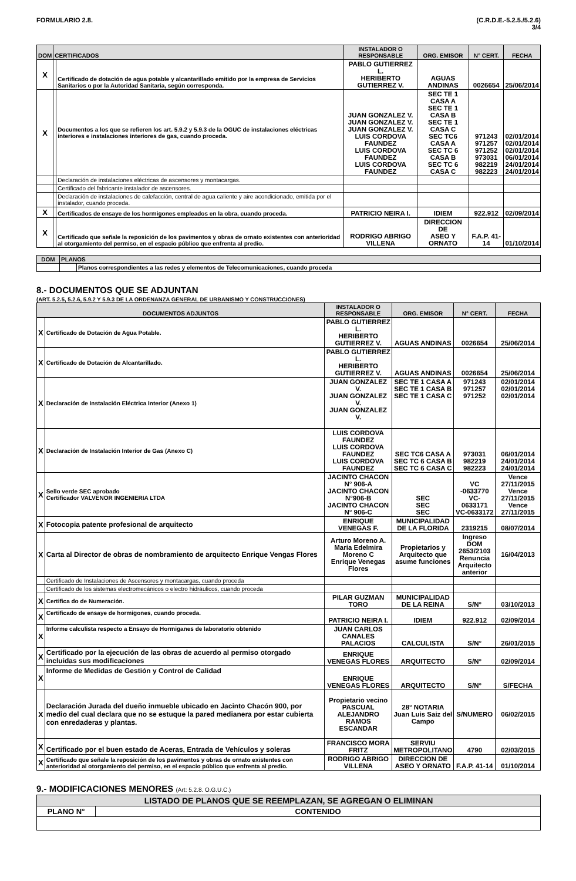FORMULARIO 2.8. (C.R.D.E.-5.2.5./5.2.6)
3/4
| DOM | CERTIFICADOS | | INSTALADOR O RESPONSABLE | ORG. EMISOR | N° CERT. | FECHA |
| --- | --- | --- | --- | --- | --- | --- |
| X | | Certificado de dotación de agua potable y alcantarillado emitido por la empresa de Servicios Sanitarios o por la Autoridad Sanitaria, según corresponda. | PABLO GUTIERREZ L. HERIBERTO GUTIERREZ V. | AGUAS ANDINAS | 0026654 | 25/06/2014 |
| X | | Documentos a los que se refieren los art. 5.9.2 y 5.9.3 de la OGUC de instalaciones eléctricas interiores e instalaciones interiores de gas, cuando proceda. | JUAN GONZALEZ V. JUAN GONZALEZ V. JUAN GONZALEZ V. LUIS CORDOVA FAUNDEZ LUIS CORDOVA FAUNDEZ LUIS CORDOVA FAUNDEZ | SEC TE 1 CASA A SEC TE 1 CASA B SEC TE 1 CASA C SEC TC6 CASA A SEC TC 6 CASA B SEC TC 6 CASA C | 971243 971257 971252 973031 982219 982223 | 02/01/2014 02/01/2014 02/01/2014 06/01/2014 24/01/2014 24/01/2014 |
| | | Declaración de instalaciones eléctricas de ascensores y montacargas. | | | | |
| | | Certificado del fabricante instalador de ascensores. | | | | |
| | | Declaración de instalaciones de calefacción, central de agua caliente y aire acondicionado, emitida por el instalador, cuando proceda. | | | | |
| X | | Certificados de ensaye de los hormigones empleados en la obra, cuando proceda. | PATRICIO NEIRA I. | IDIEM | 922.912 | 02/09/2014 |
| X | | Certificado que señale la reposición de los pavimentos y obras de ornato existentes con anterioridad al otorgamiento del permiso, en el espacio público que enfrenta al predio. | RODRIGO ABRIGO VILLENA | DIRECCION DE ASEO Y ORNATO | F.A.P. 41-14 | 01/10/2014 |
| DOM | PLANOS | |
| --- | --- | --- |
| | | Planos correspondientes a las redes y elementos de Telecomunicaciones, cuando proceda |
8.- DOCUMENTOS QUE SE ADJUNTAN
(ART. 5.2.5, 5.2.6, 5.9.2 Y 5.9.3 DE LA ORDENANZA GENERAL DE URBANISMO Y CONSTRUCCIONES)
| DOCUMENTOS ADJUNTOS | | INSTALADOR O RESPONSABLE | ORG. EMISOR | N° CERT. | FECHA |
| --- | --- | --- | --- | --- | --- |
| X | Certificado de Dotación de Agua Potable. | PABLO GUTIERREZ L. HERIBERTO GUTIERREZ V. | AGUAS ANDINAS | 0026654 | 25/06/2014 |
| X | Certificado de Dotación de Alcantarillado. | PABLO GUTIERREZ L. HERIBERTO GUTIERREZ V. | AGUAS ANDINAS | 0026654 | 25/06/2014 |
| X | Declaración de Instalación Eléctrica Interior (Anexo 1) | JUAN GONZALEZ V. JUAN GONZALEZ V. JUAN GONZALEZ V. | SEC TE 1 CASA A SEC TE 1 CASA B SEC TE 1 CASA C | 971243 971257 971252 | 02/01/2014 02/01/2014 02/01/2014 |
| X | Declaración de Instalación Interior de Gas (Anexo C) | LUIS CORDOVA FAUNDEZ LUIS CORDOVA FAUNDEZ LUIS CORDOVA FAUNDEZ | SEC TC6 CASA A SEC TC 6 CASA B SEC TC 6 CASA C | 973031 982219 982223 | 06/01/2014 24/01/2014 24/01/2014 |
| X | Sello verde SEC aprobado Certificador VALVENOR INGENIERIA LTDA | JACINTO CHACON N° 906-A JACINTO CHACON N°906-B JACINTO CHACON N° 906-C | SEC SEC SEC | VC -0633770 VC- 0633171 VC-0633172 | Vence 27/11/2015 Vence 27/11/2015 Vence 27/11/2015 |
| X | Fotocopia patente profesional de arquitecto | ENRIQUE VENEGAS F. | MUNICIPALIDAD DE LA FLORIDA | 2319215 | 08/07/2014 |
| X | Carta al Director de obras de nombramiento de arquitecto Enrique Vengas Flores | Arturo Moreno A. Maria Edelmira Moreno C Enrique Venegas Flores | Propietarios y Arquitecto que asume funciones | Ingreso DOM 2653/2103 Renuncia Arquitecto anterior | 16/04/2013 |
| | Certificado de Instalaciones de Ascensores y montacargas, cuando proceda | | | | |
| | Certificado de los sistemas electromecánicos o electro hidráulicos, cuando proceda | | | | |
| X | Certifica do de Numeración. | PILAR GUZMAN TORO | MUNICIPALIDAD DE LA REINA | S/N° | 03/10/2013 |
| X | Certificado de ensaye de hormigones, cuando proceda. | PATRICIO NEIRA I. | IDIEM | 922.912 | 02/09/2014 |
| X | Informe calculista respecto a Ensayo de Hormiganes de laboratorio obtenido | JUAN CARLOS CANALES PALACIOS | CALCULISTA | S/N° | 26/01/2015 |
| X | Certificado por la ejecución de las obras de acuerdo al permiso otorgado incluidas sus modificaciones | ENRIQUE VENEGAS FLORES | ARQUITECTO | S/N° | 02/09/2014 |
| X | Informe de Medidas de Gestión y Control de Calidad | ENRIQUE VENEGAS FLORES | ARQUITECTO | S/N° | S/FECHA |
| X | Declaración Jurada del dueño inmueble ubicado en Jacinto Chacón 900, por medio del cual declara que no se estuque la pared medianera por estar cubierta con enredaderas y plantas. | Propietario vecino PASCUAL ALEJANDRO RAMOS ESCANDAR | 28° NOTARIA Juan Luis Saiz del Campo | S/NUMERO | 06/02/2015 |
| X | Certificado por el buen estado de Aceras, Entrada de Vehículos y soleras | FRANCISCO MORA FRITZ | SERVIU METROPOLITANO | 4790 | 02/03/2015 |
| X | Certificado que señale la reposición de los pavimentos y obras de ornato existentes con anterioridad al otorgamiento del permiso, en el espacio público que enfrenta al predio. | RODRIGO ABRIGO VILLENA | DIRECCION DE ASEO Y ORNATO | F.A.P. 41-14 | 01/10/2014 |
9.- MODIFICACIONES MENORES (Art: 5.2.8. O.G.U.C.)
| LISTADO DE PLANOS QUE SE REEMPLAZAN, SE AGREGAN O ELIMINAN | |
| --- | --- |
| PLANO N° | CONTENIDO |